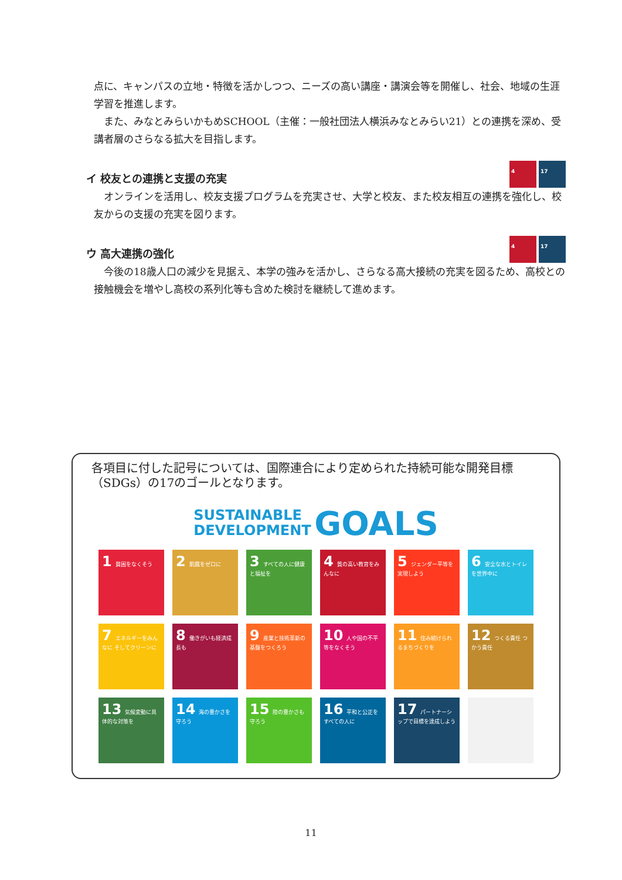点に、キャンパスの立地・特徴を活かしつつ、ニーズの高い講座・講演会等を開催し、社会、地域の生涯学習を推進します。
　また、みなとみらいかもめSCHOOL（主催：一般社団法人横浜みなとみらい21）との連携を深め、受講者層のさらなる拡大を目指します。
イ 校友との連携と支援の充実 4 17
　オンラインを活用し、校友支援プログラムを充実させ、大学と校友、また校友相互の連携を強化し、校友からの支援の充実を図ります。
ウ 高大連携の強化 4 17
　今後の18歳人口の減少を見据え、本学の強みを活かし、さらなる高大接続の充実を図るため、高校との接触機会を増やし高校の系列化等も含めた検討を継続して進めます。
各項目に付した記号については、国際連合により定められた持続可能な開発目標（SDGs）の17のゴールとなります。
SUSTAINABLE
DEVELOPMENT GOALS
1 貧困をなくそう
2 飢餓をゼロに
3 すべての人に健康と福祉を
4 質の高い教育をみんなに
5 ジェンダー平等を実現しよう
6 安全な水とトイレを世界中に
7 エネルギーをみんなに そしてクリーンに
8 働きがいも経済成長も
9 産業と技術革新の基盤をつくろう
10 人や国の不平等をなくそう
11 住み続けられるまちづくりを
12 つくる責任 つかう責任
13 気候変動に具体的な対策を
14 海の豊かさを守ろう
15 陸の豊かさも守ろう
16 平和と公正をすべての人に
17 パートナーシップで目標を達成しよう
11